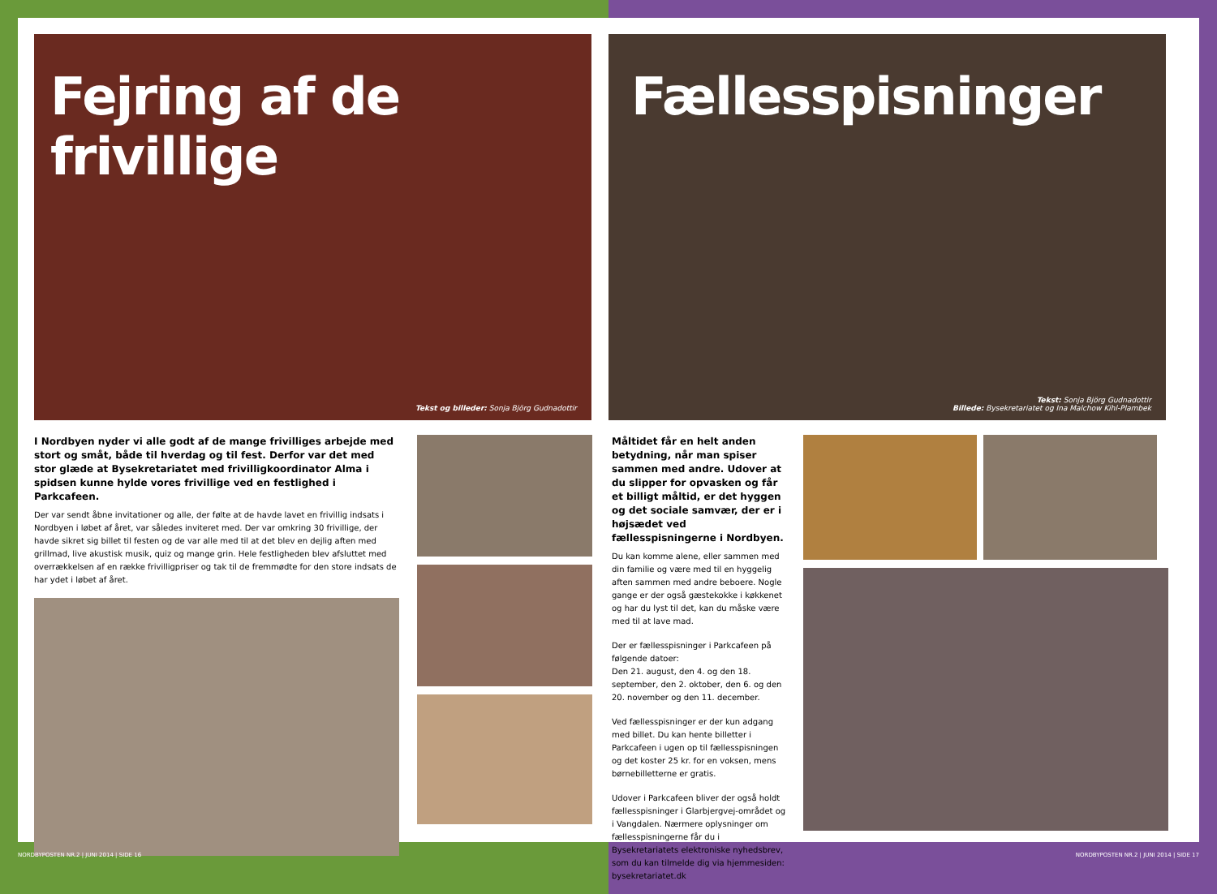Fejring af de frivillige
Tekst og billeder: Sonja Björg Gudnadottir
I Nordbyen nyder vi alle godt af de mange frivilliges arbejde med stort og småt, både til hverdag og til fest. Derfor var det med stor glæde at Bysekretariatet med frivilligkoordinator Alma i spidsen kunne hylde vores frivillige ved en festlighed i Parkcafeen.
Der var sendt åbne invitationer og alle, der følte at de havde lavet en frivillig indsats i Nordbyen i løbet af året, var således inviteret med. Der var omkring 30 frivillige, der havde sikret sig billet til festen og de var alle med til at det blev en dejlig aften med grillmad, live akustisk musik, quiz og mange grin. Hele festligheden blev afsluttet med overrækkelsen af en række frivilligpriser og tak til de fremmødte for den store indsats de har ydet i løbet af året.
NORDBYPOSTEN NR.2 | JUNI 2014 | SIDE 16
Fællesspisninger
Tekst: Sonja Björg Gudnadottir
Billede: Bysekretariatet og Ina Malchow Kihl-Plambek
Måltidet får en helt anden betydning, når man spiser sammen med andre. Udover at du slipper for opvasken og får et billigt måltid, er det hyggen og det sociale samvær, der er i højsædet ved fællesspisningerne i Nordbyen.
Du kan komme alene, eller sammen med din familie og være med til en hyggelig aften sammen med andre beboere. Nogle gange er der også gæstekokke i køkkenet og har du lyst til det, kan du måske være med til at lave mad.
Der er fællesspisninger i Parkcafeen på følgende datoer:
Den 21. august, den 4. og den 18. september, den 2. oktober, den 6. og den 20. november og den 11. december.
Ved fællesspisninger er der kun adgang med billet. Du kan hente billetter i Parkcafeen i ugen op til fællesspisningen og det koster 25 kr. for en voksen, mens børnebilletterne er gratis.
Udover i Parkcafeen bliver der også holdt fællesspisninger i Glarbjergvej-området og i Vangdalen. Nærmere oplysninger om fællesspisningerne får du i Bysekretariatets elektroniske nyhedsbrev, som du kan tilmelde dig via hjemmesiden: bysekretariatet.dk
NORDBYPOSTEN NR.2 | JUNI 2014 | SIDE 17